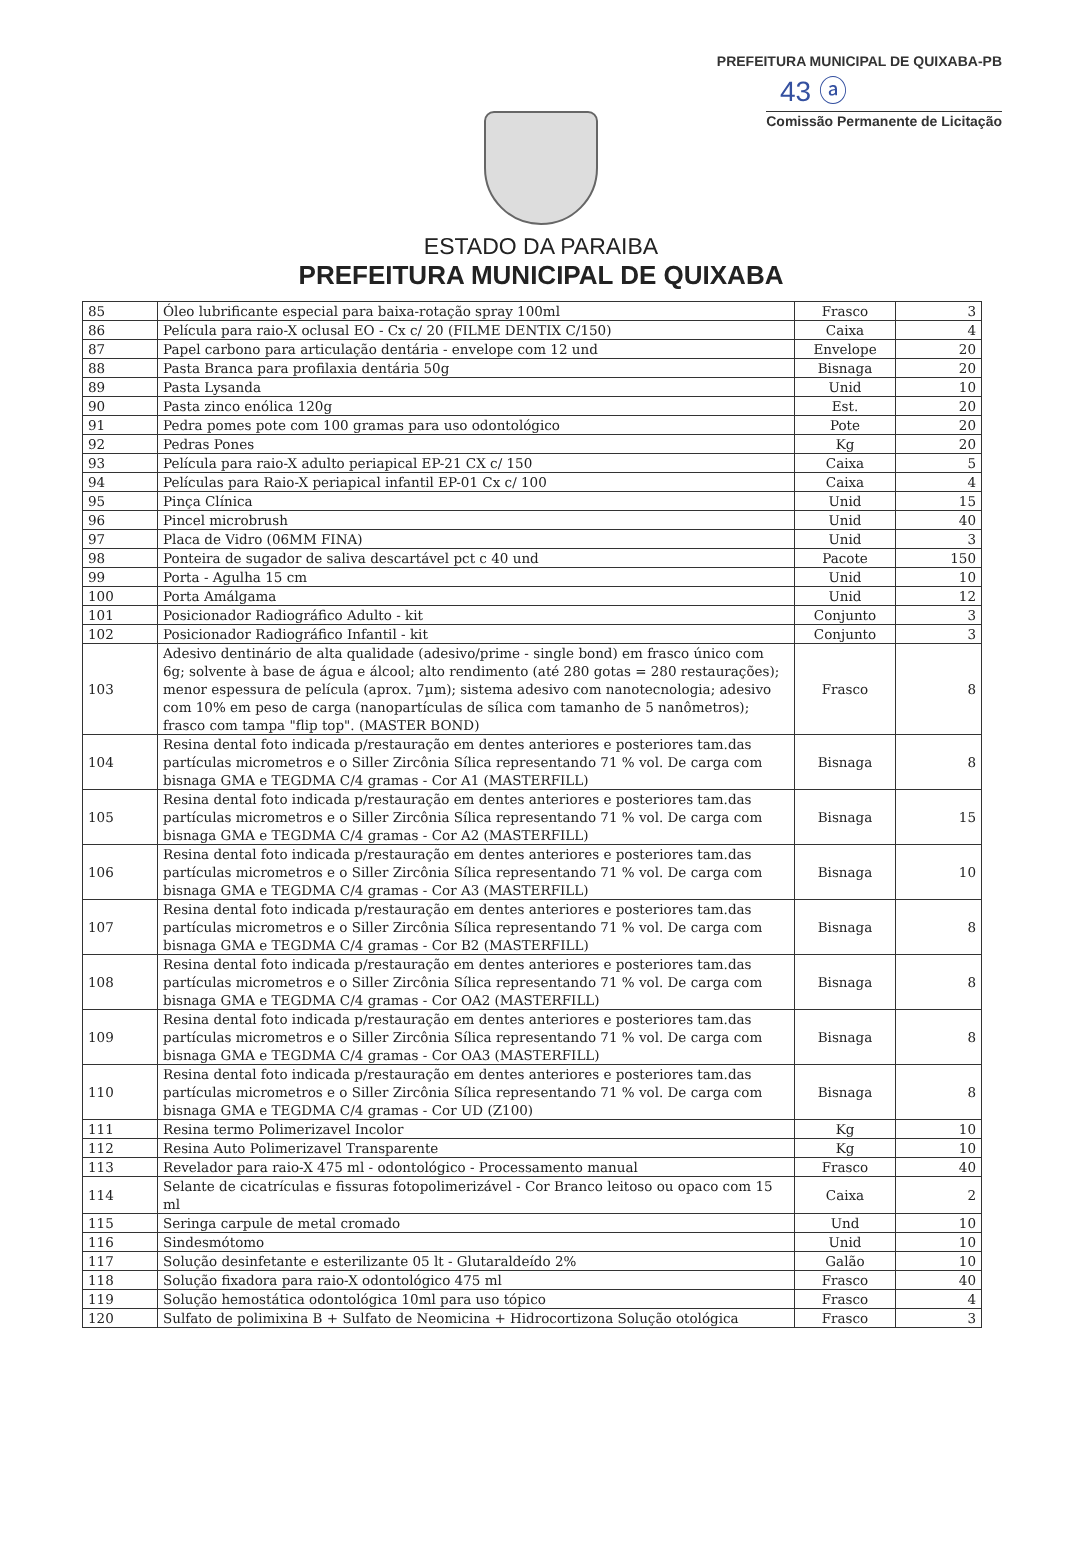PREFEITURA MUNICIPAL DE QUIXABA-PB
43 ⓐ
Comissão Permanente de Licitação
ESTADO DA PARAIBA
PREFEITURA MUNICIPAL DE QUIXABA
| 85 | Óleo lubrificante especial para baixa-rotação spray 100ml | Frasco | 3 |
| 86 | Película para raio-X oclusal EO - Cx c/ 20 (FILME DENTIX C/150) | Caixa | 4 |
| 87 | Papel carbono para articulação dentária - envelope com 12 und | Envelope | 20 |
| 88 | Pasta Branca para profilaxia dentária 50g | Bisnaga | 20 |
| 89 | Pasta Lysanda | Unid | 10 |
| 90 | Pasta zinco enólica 120g | Est. | 20 |
| 91 | Pedra pomes pote com 100 gramas para uso odontológico | Pote | 20 |
| 92 | Pedras Pones | Kg | 20 |
| 93 | Película para raio-X adulto periapical EP-21 CX c/ 150 | Caixa | 5 |
| 94 | Películas para Raio-X periapical infantil EP-01 Cx c/ 100 | Caixa | 4 |
| 95 | Pinça Clínica | Unid | 15 |
| 96 | Pincel microbrush | Unid | 40 |
| 97 | Placa de Vidro (06MM FINA) | Unid | 3 |
| 98 | Ponteira de sugador de saliva descartável pct c 40 und | Pacote | 150 |
| 99 | Porta - Agulha 15 cm | Unid | 10 |
| 100 | Porta Amálgama | Unid | 12 |
| 101 | Posicionador Radiográfico Adulto - kit | Conjunto | 3 |
| 102 | Posicionador Radiográfico Infantil - kit | Conjunto | 3 |
| 103 | Adesivo dentinário de alta qualidade (adesivo/prime - single bond) em frasco único com 6g; solvente à base de água e álcool; alto rendimento (até 280 gotas = 280 restaurações); menor espessura de película (aprox. 7µm); sistema adesivo com nanotecnologia; adesivo com 10% em peso de carga (nanopartículas de sílica com tamanho de 5 nanômetros); frasco com tampa "flip top". (MASTER BOND) | Frasco | 8 |
| 104 | Resina dental foto indicada p/restauração em dentes anteriores e posteriores tam.das partículas micrometros e o Siller Zircônia Sílica representando 71 % vol. De carga com bisnaga GMA e TEGDMA C/4 gramas - Cor A1 (MASTERFILL) | Bisnaga | 8 |
| 105 | Resina dental foto indicada p/restauração em dentes anteriores e posteriores tam.das partículas micrometros e o Siller Zircônia Sílica representando 71 % vol. De carga com bisnaga GMA e TEGDMA C/4 gramas - Cor A2 (MASTERFILL) | Bisnaga | 15 |
| 106 | Resina dental foto indicada p/restauração em dentes anteriores e posteriores tam.das partículas micrometros e o Siller Zircônia Sílica representando 71 % vol. De carga com bisnaga GMA e TEGDMA C/4 gramas - Cor A3 (MASTERFILL) | Bisnaga | 10 |
| 107 | Resina dental foto indicada p/restauração em dentes anteriores e posteriores tam.das partículas micrometros e o Siller Zircônia Sílica representando 71 % vol. De carga com bisnaga GMA e TEGDMA C/4 gramas - Cor B2 (MASTERFILL) | Bisnaga | 8 |
| 108 | Resina dental foto indicada p/restauração em dentes anteriores e posteriores tam.das partículas micrometros e o Siller Zircônia Sílica representando 71 % vol. De carga com bisnaga GMA e TEGDMA C/4 gramas - Cor OA2 (MASTERFILL) | Bisnaga | 8 |
| 109 | Resina dental foto indicada p/restauração em dentes anteriores e posteriores tam.das partículas micrometros e o Siller Zircônia Sílica representando 71 % vol. De carga com bisnaga GMA e TEGDMA C/4 gramas - Cor OA3 (MASTERFILL) | Bisnaga | 8 |
| 110 | Resina dental foto indicada p/restauração em dentes anteriores e posteriores tam.das partículas micrometros e o Siller Zircônia Sílica representando 71 % vol. De carga com bisnaga GMA e TEGDMA C/4 gramas - Cor UD (Z100) | Bisnaga | 8 |
| 111 | Resina termo Polimerizavel Incolor | Kg | 10 |
| 112 | Resina Auto Polimerizavel Transparente | Kg | 10 |
| 113 | Revelador para raio-X 475 ml - odontológico - Processamento manual | Frasco | 40 |
| 114 | Selante de cicatrículas e fissuras fotopolimerizável - Cor Branco leitoso ou opaco com 15 ml | Caixa | 2 |
| 115 | Seringa carpule de metal cromado | Und | 10 |
| 116 | Sindesmótomo | Unid | 10 |
| 117 | Solução desinfetante e esterilizante 05 lt - Glutaraldeído 2% | Galão | 10 |
| 118 | Solução fixadora para raio-X odontológico 475 ml | Frasco | 40 |
| 119 | Solução hemostática odontológica 10ml para uso tópico | Frasco | 4 |
| 120 | Sulfato de polimixina B + Sulfato de Neomicina + Hidrocortizona Solução otológica | Frasco | 3 |